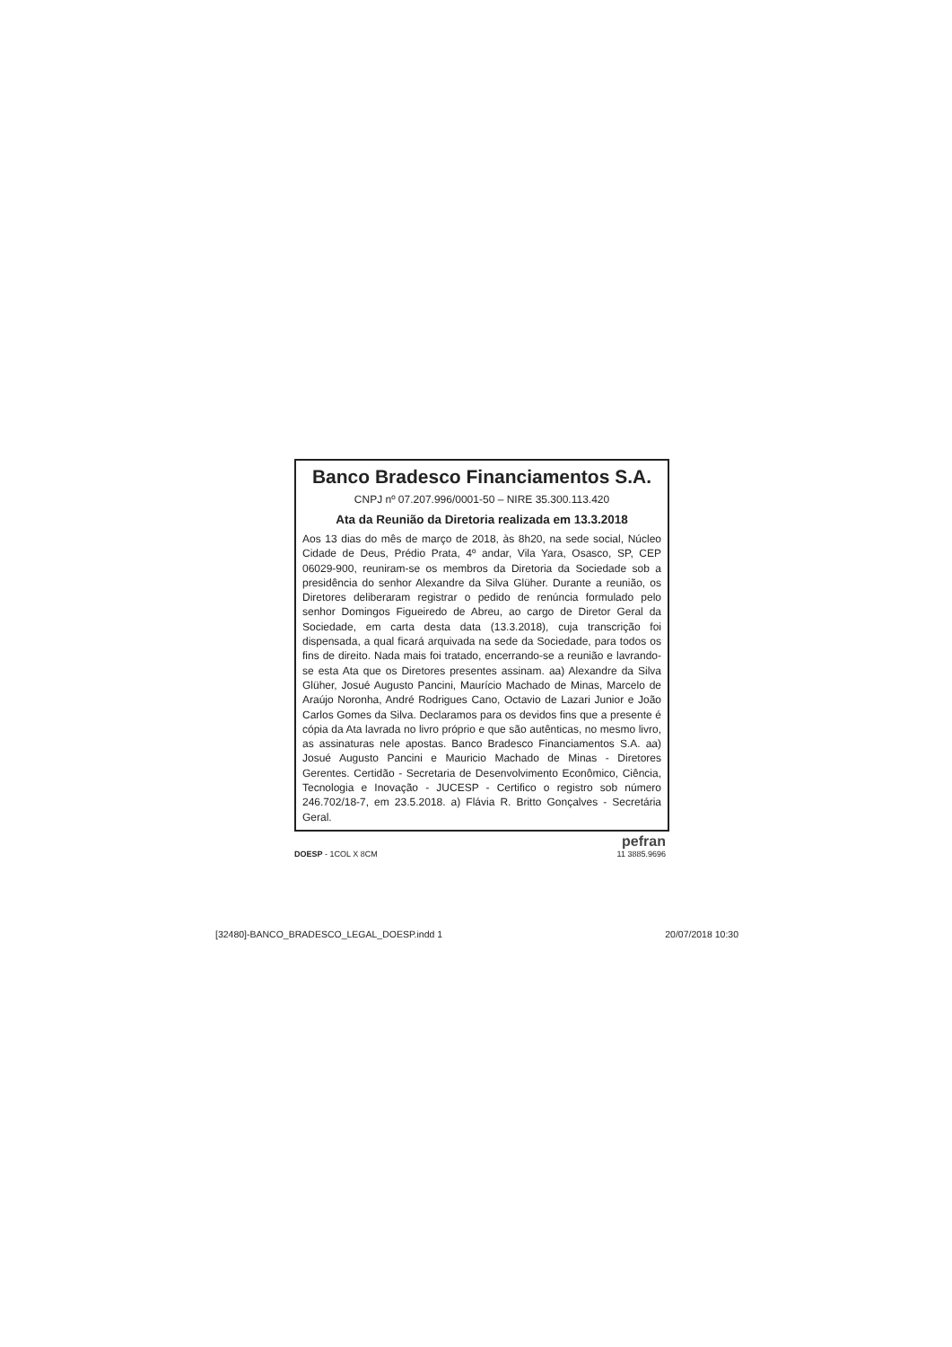Banco Bradesco Financiamentos S.A.
CNPJ nº 07.207.996/0001-50 – NIRE 35.300.113.420
Ata da Reunião da Diretoria realizada em 13.3.2018
Aos 13 dias do mês de março de 2018, às 8h20, na sede social, Núcleo Cidade de Deus, Prédio Prata, 4º andar, Vila Yara, Osasco, SP, CEP 06029-900, reuniram-se os membros da Diretoria da Sociedade sob a presidência do senhor Alexandre da Silva Glüher. Durante a reunião, os Diretores deliberaram registrar o pedido de renúncia formulado pelo senhor Domingos Figueiredo de Abreu, ao cargo de Diretor Geral da Sociedade, em carta desta data (13.3.2018), cuja transcrição foi dispensada, a qual ficará arquivada na sede da Sociedade, para todos os fins de direito. Nada mais foi tratado, encerrando-se a reunião e lavrando-se esta Ata que os Diretores presentes assinam. aa) Alexandre da Silva Glüher, Josué Augusto Pancini, Maurício Machado de Minas, Marcelo de Araújo Noronha, André Rodrigues Cano, Octavio de Lazari Junior e João Carlos Gomes da Silva. Declaramos para os devidos fins que a presente é cópia da Ata lavrada no livro próprio e que são autênticas, no mesmo livro, as assinaturas nele apostas. Banco Bradesco Financiamentos S.A. aa) Josué Augusto Pancini e Mauricio Machado de Minas - Diretores Gerentes. Certidão - Secretaria de Desenvolvimento Econômico, Ciência, Tecnologia e Inovação - JUCESP - Certifico o registro sob número 246.702/18-7, em 23.5.2018. a) Flávia R. Britto Gonçalves - Secretária Geral.
DOESP - 1COL X 8CM
pefran
11 3885.9696
[32480]-BANCO_BRADESCO_LEGAL_DOESP.indd 1 20/07/2018 10:30